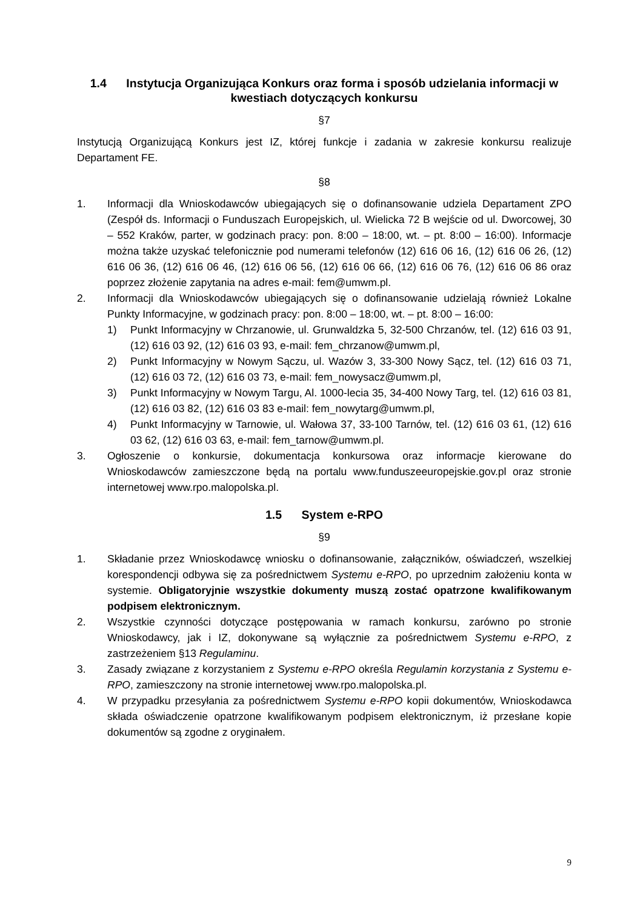1.4 Instytucja Organizująca Konkurs oraz forma i sposób udzielania informacji w kwestiach dotyczących konkursu
§7
Instytucją Organizującą Konkurs jest IZ, której funkcje i zadania w zakresie konkursu realizuje Departament FE.
§8
1. Informacji dla Wnioskodawców ubiegających się o dofinansowanie udziela Departament ZPO (Zespół ds. Informacji o Funduszach Europejskich, ul. Wielicka 72 B wejście od ul. Dworcowej, 30 – 552 Kraków, parter, w godzinach pracy: pon. 8:00 – 18:00, wt. – pt. 8:00 – 16:00). Informacje można także uzyskać telefonicznie pod numerami telefonów (12) 616 06 16, (12) 616 06 26, (12) 616 06 36, (12) 616 06 46, (12) 616 06 56, (12) 616 06 66, (12) 616 06 76, (12) 616 06 86 oraz poprzez złożenie zapytania na adres e-mail: fem@umwm.pl.
2. Informacji dla Wnioskodawców ubiegających się o dofinansowanie udzielają również Lokalne Punkty Informacyjne, w godzinach pracy: pon. 8:00 – 18:00, wt. – pt. 8:00 – 16:00:
1) Punkt Informacyjny w Chrzanowie, ul. Grunwaldzka 5, 32-500 Chrzanów, tel. (12) 616 03 91, (12) 616 03 92, (12) 616 03 93, e-mail: fem_chrzanow@umwm.pl,
2) Punkt Informacyjny w Nowym Sączu, ul. Wazów 3, 33-300 Nowy Sącz, tel. (12) 616 03 71, (12) 616 03 72, (12) 616 03 73, e-mail: fem_nowysacz@umwm.pl,
3) Punkt Informacyjny w Nowym Targu, Al. 1000-lecia 35, 34-400 Nowy Targ, tel. (12) 616 03 81, (12) 616 03 82, (12) 616 03 83 e-mail: fem_nowytarg@umwm.pl,
4) Punkt Informacyjny w Tarnowie, ul. Wałowa 37, 33-100 Tarnów, tel. (12) 616 03 61, (12) 616 03 62, (12) 616 03 63, e-mail: fem_tarnow@umwm.pl.
3. Ogłoszenie o konkursie, dokumentacja konkursowa oraz informacje kierowane do Wnioskodawców zamieszczone będą na portalu www.funduszeeuropejskie.gov.pl oraz stronie internetowej www.rpo.malopolska.pl.
1.5 System e-RPO
§9
1. Składanie przez Wnioskodawcę wniosku o dofinansowanie, załączników, oświadczeń, wszelkiej korespondencji odbywa się za pośrednictwem Systemu e-RPO, po uprzednim założeniu konta w systemie. Obligatoryjnie wszystkie dokumenty muszą zostać opatrzone kwalifikowanym podpisem elektronicznym.
2. Wszystkie czynności dotyczące postępowania w ramach konkursu, zarówno po stronie Wnioskodawcy, jak i IZ, dokonywane są wyłącznie za pośrednictwem Systemu e-RPO, z zastrzeżeniem §13 Regulaminu.
3. Zasady związane z korzystaniem z Systemu e-RPO określa Regulamin korzystania z Systemu e-RPO, zamieszczony na stronie internetowej www.rpo.malopolska.pl.
4. W przypadku przesyłania za pośrednictwem Systemu e-RPO kopii dokumentów, Wnioskodawca składa oświadczenie opatrzone kwalifikowanym podpisem elektronicznym, iż przesłane kopie dokumentów są zgodne z oryginałem.
9